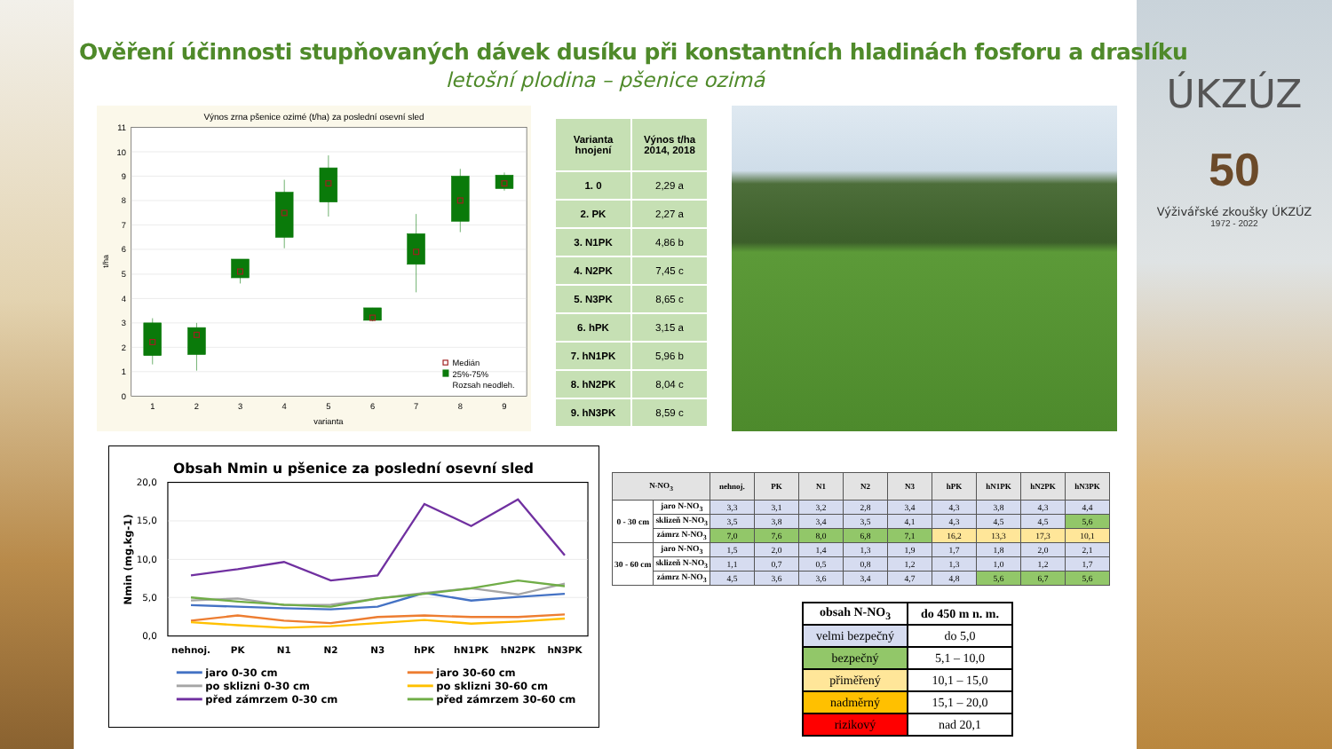Ověření účinnosti stupňovaných dávek dusíku při konstantních hladinách fosforu a draslíku
letošní plodina – pšenice ozimá
Výnos zrna pšenice ozimé (t/ha) za poslední osevní sled
11
10
9
8
7
6
5
4
3
2
1
0
t/ha
1
2
3
4
5
6
7
8
9
varianta
Medián
25%-75%
Rozsah neodleh.
| Varianta hnojení | Výnos t/ha 2014, 2018 |
| --- | --- |
| 1. 0 | 2,29 a |
| 2. PK | 2,27 a |
| 3. N1PK | 4,86 b |
| 4. N2PK | 7,45 c |
| 5. N3PK | 8,65 c |
| 6. hPK | 3,15 a |
| 7. hN1PK | 5,96 b |
| 8. hN2PK | 8,04 c |
| 9. hN3PK | 8,59 c |
Obsah Nmin u pšenice za poslední osevní sled
20,0
15,0
10,0
5,0
0,0
Nmin (mg.kg-1)
nehnoj.
PK
N1
N2
N3
hPK
hN1PK
hN2PK
hN3PK
jaro 0-30 cm
jaro 30-60 cm
po sklizni 0-30 cm
po sklizni 30-60 cm
před zámrzem 0-30 cm
před zámrzem 30-60 cm
| N-NO<sub>3</sub> | | nehnoj. | PK | N1 | N2 | N3 | hPK | hN1PK | hN2PK | hN3PK |
| --- | --- | --- | --- | --- | --- | --- | --- | --- | --- | --- |
| 0 - 30 cm | jaro N-NO<sub>3</sub> | 3,3 | 3,1 | 3,2 | 2,8 | 3,4 | 4,3 | 3,8 | 4,3 | 4,4 |
| | sklizeň N-NO<sub>3</sub> | 3,5 | 3,8 | 3,4 | 3,5 | 4,1 | 4,3 | 4,5 | 4,5 | 5,6 |
| | zámrz N-NO<sub>3</sub> | 7,0 | 7,6 | 8,0 | 6,8 | 7,1 | 16,2 | 13,3 | 17,3 | 10,1 |
| 30 - 60 cm | jaro N-NO<sub>3</sub> | 1,5 | 2,0 | 1,4 | 1,3 | 1,9 | 1,7 | 1,8 | 2,0 | 2,1 |
| | sklizeň N-NO<sub>3</sub> | 1,1 | 0,7 | 0,5 | 0,8 | 1,2 | 1,3 | 1,0 | 1,2 | 1,7 |
| | zámrz N-NO<sub>3</sub> | 4,5 | 3,6 | 3,6 | 3,4 | 4,7 | 4,8 | 5,6 | 6,7 | 5,6 |
| obsah N-NO<sub>3</sub> | do 450 m n. m. |
| velmi bezpečný | do 5,0 |
| bezpečný | 5,1 – 10,0 |
| přiměřený | 10,1 – 15,0 |
| nadměrný | 15,1 – 20,0 |
| rizikový | nad 20,1 |
ÚKZÚZ
50
Výživářské zkoušky ÚKZÚZ
1972 - 2022